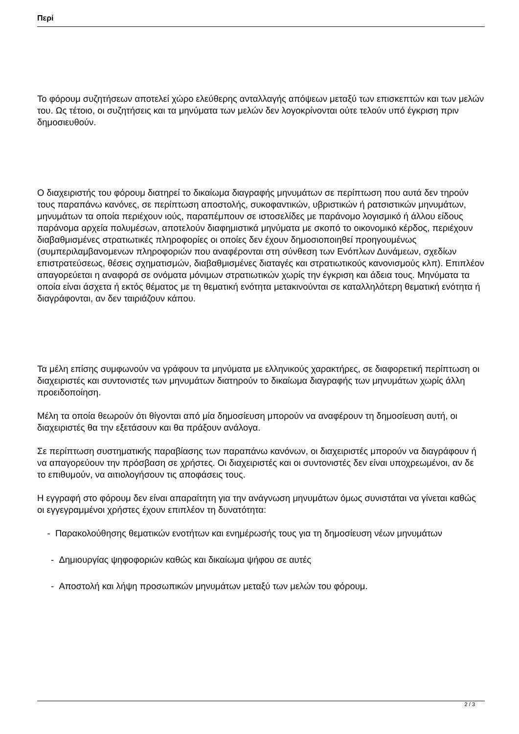Περί
Το φόρουμ συζητήσεων αποτελεί χώρο ελεύθερης ανταλλαγής απόψεων μεταξύ των επισκεπτών και των μελών του. Ως τέτοιο, οι συζητήσεις και τα μηνύματα των μελών δεν λογοκρίνονται ούτε τελούν υπό έγκριση πριν δημοσιευθούν.
Ο διαχειριστής του φόρουμ διατηρεί το δικαίωμα διαγραφής μηνυμάτων σε περίπτωση που αυτά δεν τηρούν τους παραπάνω κανόνες, σε περίπτωση αποστολής, συκοφαντικών, υβριστικών ή ρατσιστικών μηνυμάτων, μηνυμάτων τα οποία περιέχουν ιούς, παραπέμπουν σε ιστοσελίδες με παράνομο λογισμικό ή άλλου είδους παράνομα αρχεία πολυμέσων, αποτελούν διαφημιστικά μηνύματα με σκοπό το οικονομικό κέρδος, περιέχουν διαβαθμισμένες στρατιωτικές πληροφορίες οι οποίες δεν έχουν δημοσιοποιηθεί προηγουμένως (συμπεριλαμβανομενων πληροφοριών που αναφέρονται στη σύνθεση των Ενόπλων Δυνάμεων, σχεδίων επιστρατεύσεως, θέσεις σχηματισμών, διαβαθμισμένες διαταγές και στρατιωτικούς κανονισμούς κλπ). Επιπλέον απαγορεύεται η αναφορά σε ονόματα μόνιμων στρατιωτικών χωρίς την έγκριση και άδεια τους. Μηνύματα τα οποία είναι άσχετα ή εκτός θέματος με τη θεματική ενότητα μετακινούνται σε καταλληλότερη θεματική ενότητα ή διαγράφονται, αν δεν ταιριάζουν κάπου.
Τα μέλη επίσης συμφωνούν να γράφουν τα μηνύματα με ελληνικούς χαρακτήρες, σε διαφορετική περίπτωση οι διαχειριστές και συντονιστές των μηνυμάτων διατηρούν το δικαίωμα διαγραφής των μηνυμάτων χωρίς άλλη προειδοποίηση.
Μέλη τα οποία θεωρούν ότι θίγονται από μία δημοσίευση μπορούν να αναφέρουν τη δημοσίευση αυτή, οι διαχειριστές θα την εξετάσουν και θα πράξουν ανάλογα.
Σε περίπτωση συστηματικής παραβίασης των παραπάνω κανόνων, οι διαχειριστές μπορούν να διαγράφουν ή να απαγορεύουν την πρόσβαση σε χρήστες. Οι διαχειριστές και οι συντονιστές δεν είναι υποχρεωμένοι, αν δε το επιθυμούν, να αιτιολογήσουν τις αποφάσεις τους.
Η εγγραφή στο φόρουμ δεν είναι απαραίτητη για την ανάγνωση μηνυμάτων όμως συνιστάται να γίνεται καθώς οι εγγεγραμμένοι χρήστες έχουν επιπλέον τη δυνατότητα:
- Παρακολούθησης θεματικών ενοτήτων και ενημέρωσής τους για τη δημοσίευση νέων μηνυμάτων
- Δημιουργίας ψηφοφοριών καθώς και δικαίωμα ψήφου σε αυτές
- Αποστολή και λήψη προσωπικών μηνυμάτων μεταξύ των μελών του φόρουμ.
2 / 3